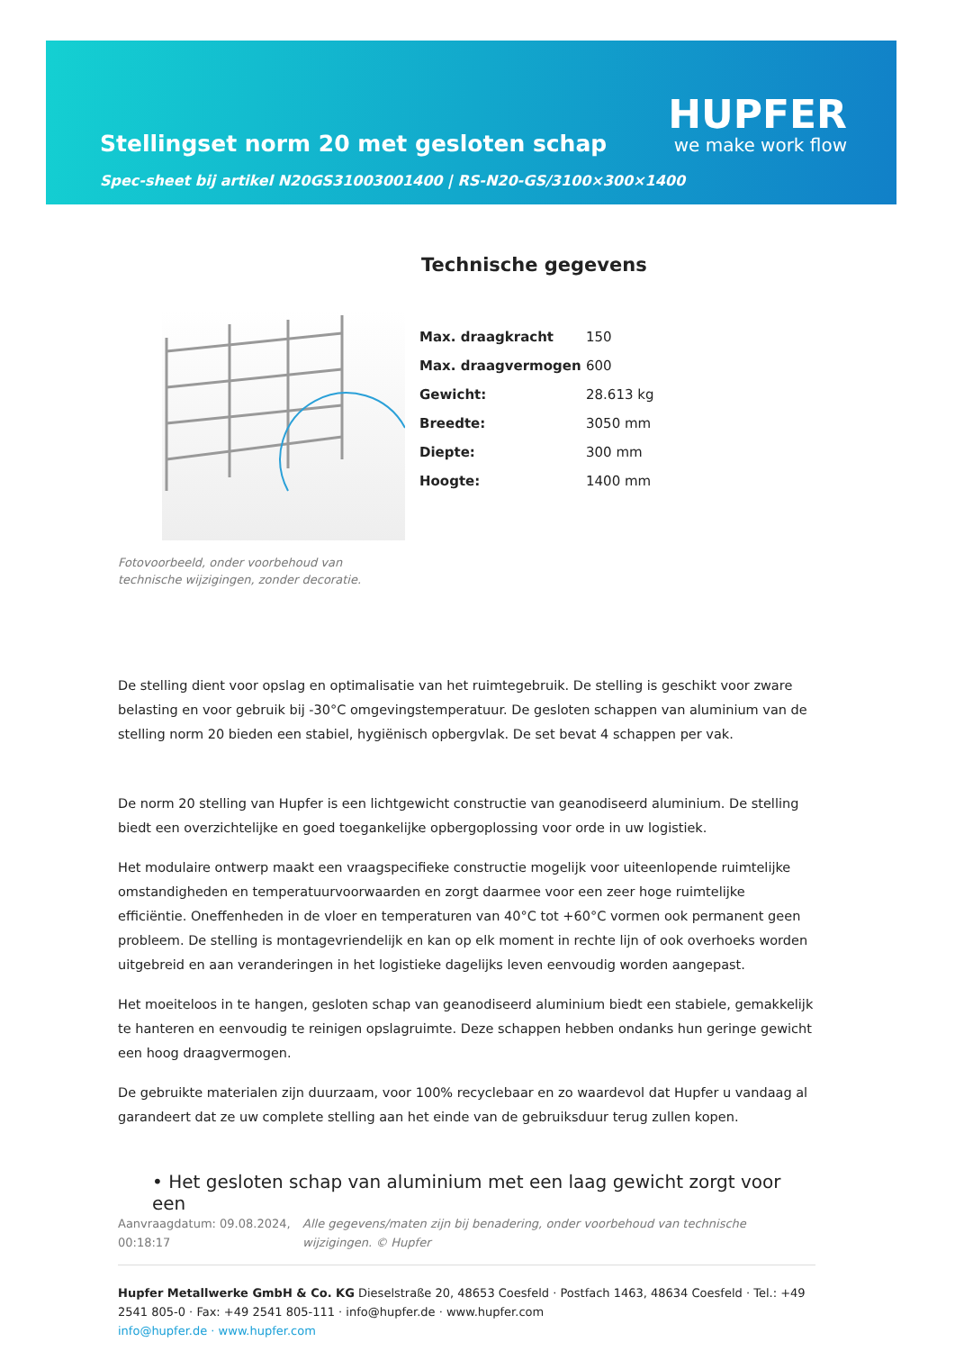Stellingset norm 20 met gesloten schap
Spec-sheet bij artikel N20GS31003001400 | RS-N20-GS/3100×300×1400
HUPFER
we make work flow
Fotovoorbeeld, onder voorbehoud van technische wijzigingen, zonder decoratie.
Technische gegevens
| Max. draagkracht | 150 |
| Max. draagvermogen | 600 |
| Gewicht: | 28.613 kg |
| Breedte: | 3050 mm |
| Diepte: | 300 mm |
| Hoogte: | 1400 mm |
De stelling dient voor opslag en optimalisatie van het ruimtegebruik. De stelling is geschikt voor zware belasting en voor gebruik bij -30°C omgevingstemperatuur. De gesloten schappen van aluminium van de stelling norm 20 bieden een stabiel, hygiënisch opbergvlak. De set bevat 4 schappen per vak.
De norm 20 stelling van Hupfer is een lichtgewicht constructie van geanodiseerd aluminium. De stelling biedt een overzichtelijke en goed toegankelijke opbergoplossing voor orde in uw logistiek.
Het modulaire ontwerp maakt een vraagspecifieke constructie mogelijk voor uiteenlopende ruimtelijke omstandigheden en temperatuurvoorwaarden en zorgt daarmee voor een zeer hoge ruimtelijke efficiëntie. Oneffenheden in de vloer en temperaturen van 40°C tot +60°C vormen ook permanent geen probleem. De stelling is montagevriendelijk en kan op elk moment in rechte lijn of ook overhoeks worden uitgebreid en aan veranderingen in het logistieke dagelijks leven eenvoudig worden aangepast.
Het moeiteloos in te hangen, gesloten schap van geanodiseerd aluminium biedt een stabiele, gemakkelijk te hanteren en eenvoudig te reinigen opslagruimte. Deze schappen hebben ondanks hun geringe gewicht een hoog draagvermogen.
De gebruikte materialen zijn duurzaam, voor 100% recyclebaar en zo waardevol dat Hupfer u vandaag al garandeert dat ze uw complete stelling aan het einde van de gebruiksduur terug zullen kopen.
• Het gesloten schap van aluminium met een laag gewicht zorgt voor een
Aanvraagdatum: 09.08.2024, 00:18:17
Alle gegevens/maten zijn bij benadering, onder voorbehoud van technische wijzigingen. © Hupfer
Hupfer Metallwerke GmbH & Co. KG Dieselstraße 20, 48653 Coesfeld · Postfach 1463, 48634 Coesfeld · Tel.: +49 2541 805-0 · Fax: +49 2541 805-111 · info@hupfer.de · www.hupfer.com
info@hupfer.de · www.hupfer.com